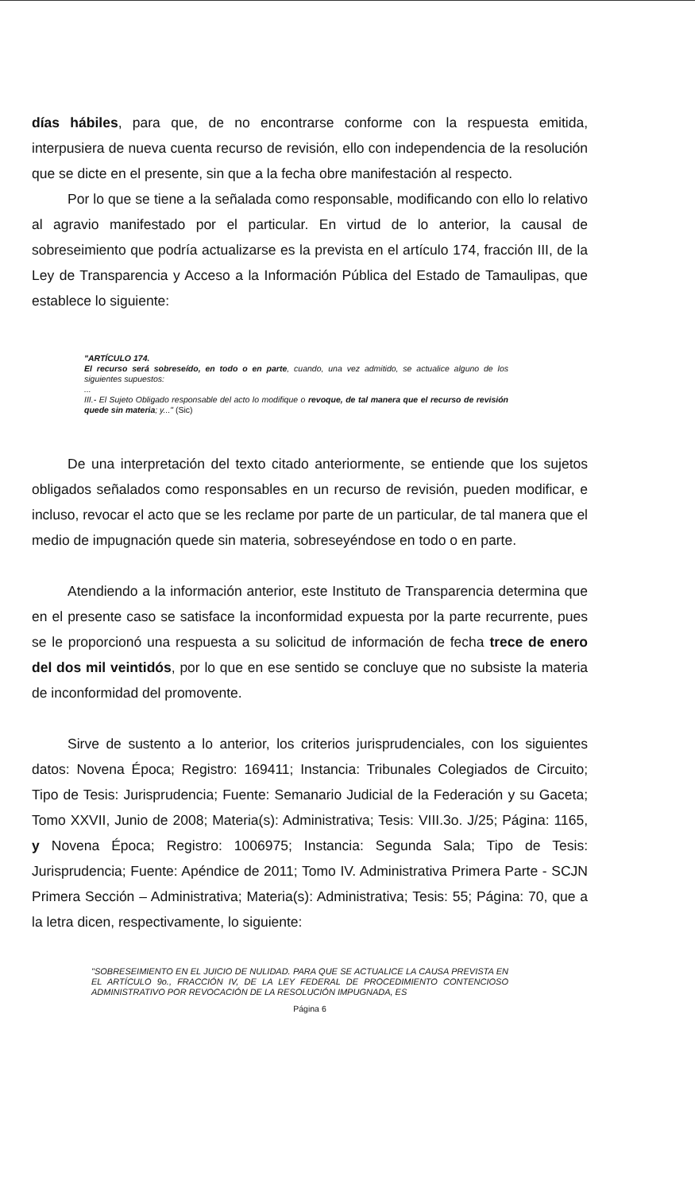días hábiles, para que, de no encontrarse conforme con la respuesta emitida, interpusiera de nueva cuenta recurso de revisión, ello con independencia de la resolución que se dicte en el presente, sin que a la fecha obre manifestación al respecto.
Por lo que se tiene a la señalada como responsable, modificando con ello lo relativo al agravio manifestado por el particular. En virtud de lo anterior, la causal de sobreseimiento que podría actualizarse es la prevista en el artículo 174, fracción III, de la Ley de Transparencia y Acceso a la Información Pública del Estado de Tamaulipas, que establece lo siguiente:
"ARTÍCULO 174.
El recurso será sobreseído, en todo o en parte, cuando, una vez admitido, se actualice alguno de los siguientes supuestos:
...
III.- El Sujeto Obligado responsable del acto lo modifique o revoque, de tal manera que el recurso de revisión quede sin materia; y..." (Sic)
De una interpretación del texto citado anteriormente, se entiende que los sujetos obligados señalados como responsables en un recurso de revisión, pueden modificar, e incluso, revocar el acto que se les reclame por parte de un particular, de tal manera que el medio de impugnación quede sin materia, sobreseyéndose en todo o en parte.
Atendiendo a la información anterior, este Instituto de Transparencia determina que en el presente caso se satisface la inconformidad expuesta por la parte recurrente, pues se le proporcionó una respuesta a su solicitud de información de fecha trece de enero del dos mil veintidós, por lo que en ese sentido se concluye que no subsiste la materia de inconformidad del promovente.
Sirve de sustento a lo anterior, los criterios jurisprudenciales, con los siguientes datos: Novena Época; Registro: 169411; Instancia: Tribunales Colegiados de Circuito; Tipo de Tesis: Jurisprudencia; Fuente: Semanario Judicial de la Federación y su Gaceta; Tomo XXVII, Junio de 2008; Materia(s): Administrativa; Tesis: VIII.3o. J/25; Página: 1165, y Novena Época; Registro: 1006975; Instancia: Segunda Sala; Tipo de Tesis: Jurisprudencia; Fuente: Apéndice de 2011; Tomo IV. Administrativa Primera Parte - SCJN Primera Sección – Administrativa; Materia(s): Administrativa; Tesis: 55; Página: 70, que a la letra dicen, respectivamente, lo siguiente:
"SOBRESEIMIENTO EN EL JUICIO DE NULIDAD. PARA QUE SE ACTUALICE LA CAUSA PREVISTA EN EL ARTÍCULO 9o., FRACCIÓN IV, DE LA LEY FEDERAL DE PROCEDIMIENTO CONTENCIOSO ADMINISTRATIVO POR REVOCACIÓN DE LA RESOLUCIÓN IMPUGNADA, ES
Página 6